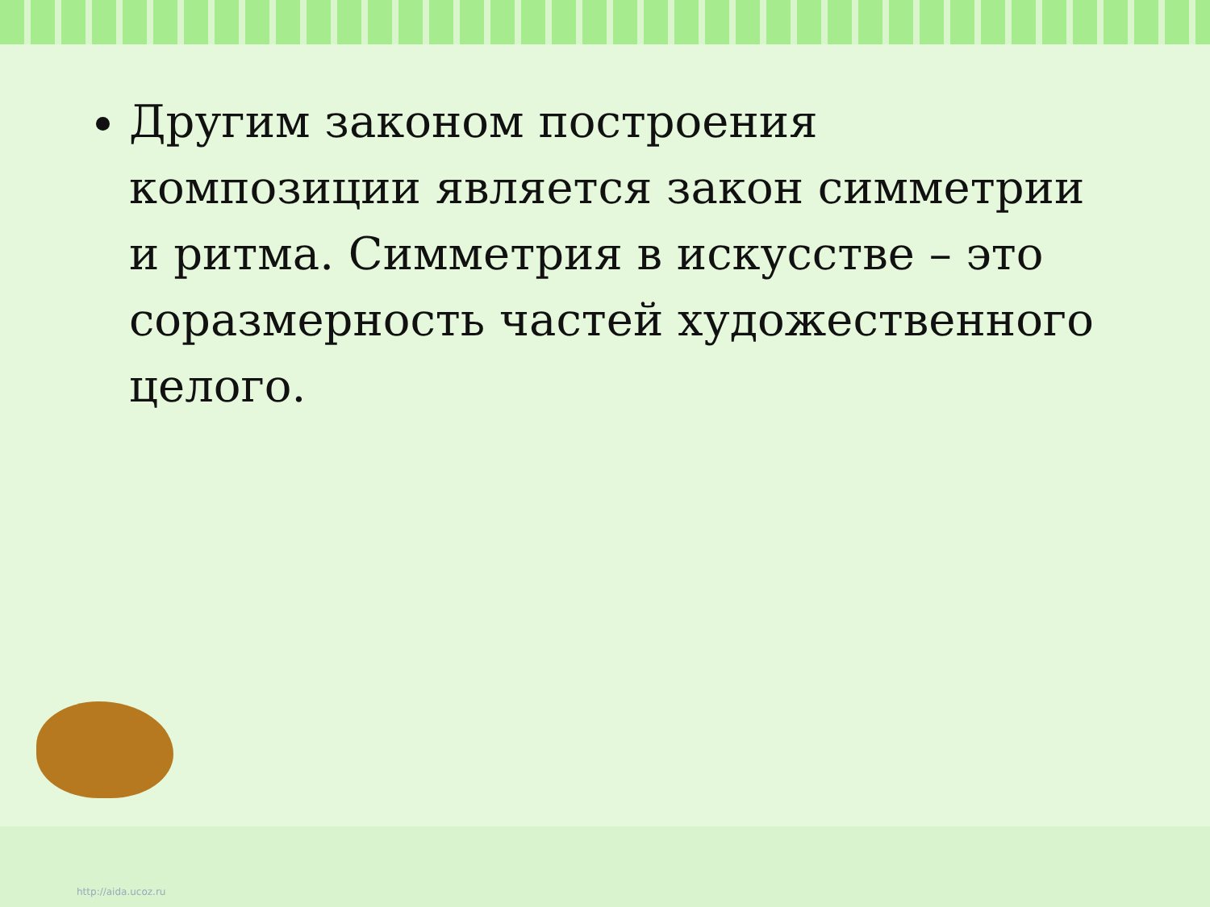Другим законом построения композиции является закон симметрии и ритма. Симметрия в искусстве – это соразмерность частей художественного целого.
http://aida.ucoz.ru